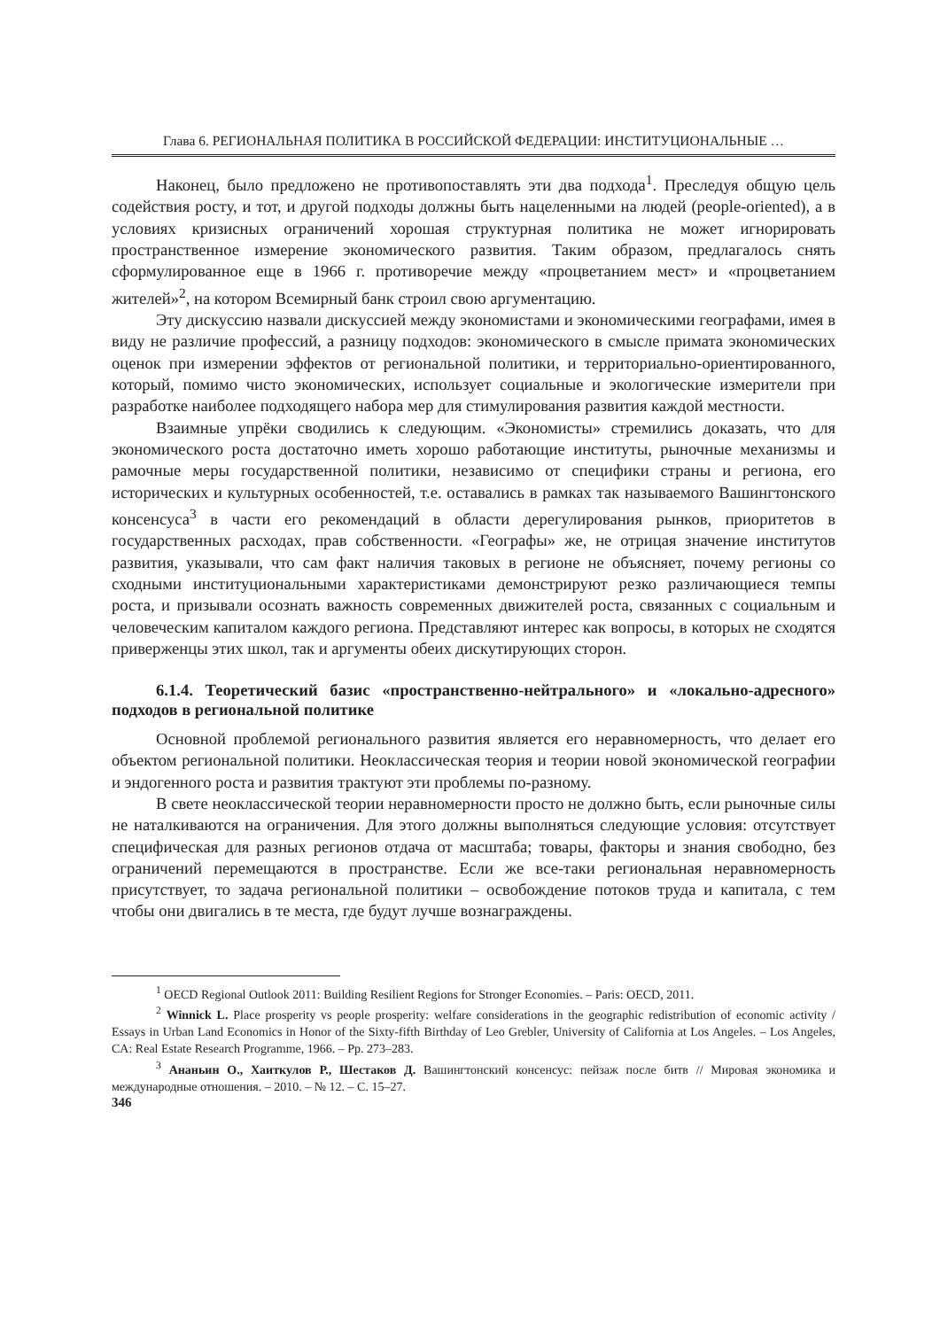Глава 6. РЕГИОНАЛЬНАЯ ПОЛИТИКА В РОССИЙСКОЙ ФЕДЕРАЦИИ: ИНСТИТУЦИОНАЛЬНЫЕ …
Наконец, было предложено не противопоставлять эти два подхода<sup>1</sup>. Преследуя общую цель содействия росту, и тот, и другой подходы должны быть нацеленными на людей (people-oriented), а в условиях кризисных ограничений хорошая структурная политика не может игнорировать пространственное измерение экономического развития. Таким образом, предлагалось снять сформулированное еще в 1966 г. противоречие между «процветанием мест» и «процветанием жителей»<sup>2</sup>, на котором Всемирный банк строил свою аргументацию.
Эту дискуссию назвали дискуссией между экономистами и экономическими географами, имея в виду не различие профессий, а разницу подходов: экономического в смысле примата экономических оценок при измерении эффектов от региональной политики, и территориально-ориентированного, который, помимо чисто экономических, использует социальные и экологические измерители при разработке наиболее подходящего набора мер для стимулирования развития каждой местности.
Взаимные упрёки сводились к следующим. «Экономисты» стремились доказать, что для экономического роста достаточно иметь хорошо работающие институты, рыночные механизмы и рамочные меры государственной политики, независимо от специфики страны и региона, его исторических и культурных особенностей, т.е. оставались в рамках так называемого Вашингтонского консенсуса<sup>3</sup> в части его рекомендаций в области дерегулирования рынков, приоритетов в государственных расходах, прав собственности. «Географы» же, не отрицая значение институтов развития, указывали, что сам факт наличия таковых в регионе не объясняет, почему регионы со сходными институциональными характеристиками демонстрируют резко различающиеся темпы роста, и призывали осознать важность современных движителей роста, связанных с социальным и человеческим капиталом каждого региона. Представляют интерес как вопросы, в которых не сходятся приверженцы этих школ, так и аргументы обеих дискутирующих сторон.
6.1.4. Теоретический базис «пространственно-нейтрального» и «локально-адресного» подходов в региональной политике
Основной проблемой регионального развития является его неравномерность, что делает его объектом региональной политики. Неоклассическая теория и теории новой экономической географии и эндогенного роста и развития трактуют эти проблемы по-разному.
В свете неоклассической теории неравномерности просто не должно быть, если рыночные силы не наталкиваются на ограничения. Для этого должны выполняться следующие условия: отсутствует специфическая для разных регионов отдача от масштаба; товары, факторы и знания свободно, без ограничений перемещаются в пространстве. Если же все-таки региональная неравномерность присутствует, то задача региональной политики – освобождение потоков труда и капитала, с тем чтобы они двигались в те места, где будут лучше вознаграждены.
<sup>1</sup> OECD Regional Outlook 2011: Building Resilient Regions for Stronger Economies. – Paris: OECD, 2011.
<sup>2</sup> Winnick L. Place prosperity vs people prosperity: welfare considerations in the geographic redistribution of economic activity / Essays in Urban Land Economics in Honor of the Sixty-fifth Birthday of Leo Grebler, University of California at Los Angeles. – Los Angeles, CA: Real Estate Research Programme, 1966. – Pp. 273–283.
<sup>3</sup> Ананьин О., Хаиткулов Р., Шестаков Д. Вашингтонский консенсус: пейзаж после битв // Мировая экономика и международные отношения. – 2010. – № 12. – С. 15–27.
346